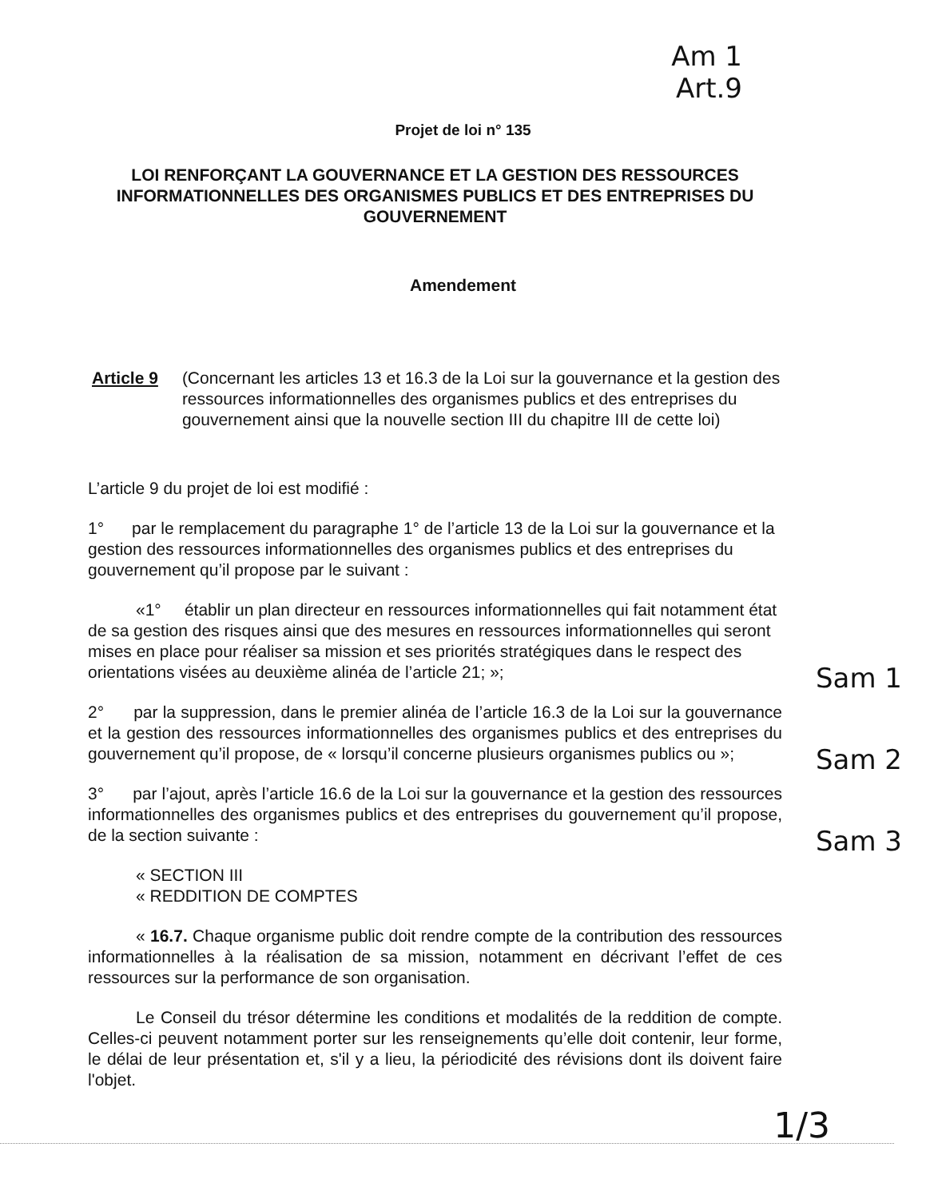Am 1
Art.9
Projet de loi n° 135
LOI RENFORÇANT LA GOUVERNANCE ET LA GESTION DES RESSOURCES INFORMATIONNELLES DES ORGANISMES PUBLICS ET DES ENTREPRISES DU GOUVERNEMENT
Amendement
Article 9 (Concernant les articles 13 et 16.3 de la Loi sur la gouvernance et la gestion des ressources informationnelles des organismes publics et des entreprises du gouvernement ainsi que la nouvelle section III du chapitre III de cette loi)
L’article 9 du projet de loi est modifié :
1° par le remplacement du paragraphe 1° de l’article 13 de la Loi sur la gouvernance et la gestion des ressources informationnelles des organismes publics et des entreprises du gouvernement qu’il propose par le suivant :
«1° établir un plan directeur en ressources informationnelles qui fait notamment état de sa gestion des risques ainsi que des mesures en ressources informationnelles qui seront mises en place pour réaliser sa mission et ses priorités stratégiques dans le respect des orientations visées au deuxième alinéa de l’article 21; »; Sam 1
2° par la suppression, dans le premier alinéa de l’article 16.3 de la Loi sur la gouvernance et la gestion des ressources informationnelles des organismes publics et des entreprises du gouvernement qu’il propose, de « lorsqu’il concerne plusieurs organismes publics ou »; Sam 2
3° par l’ajout, après l’article 16.6 de la Loi sur la gouvernance et la gestion des ressources informationnelles des organismes publics et des entreprises du gouvernement qu’il propose, de la section suivante : Sam 3
« SECTION III
« REDDITION DE COMPTES
« 16.7. Chaque organisme public doit rendre compte de la contribution des ressources informationnelles à la réalisation de sa mission, notamment en décrivant l’effet de ces ressources sur la performance de son organisation.
Le Conseil du trésor détermine les conditions et modalités de la reddition de compte. Celles-ci peuvent notamment porter sur les renseignements qu’elle doit contenir, leur forme, le délai de leur présentation et, s'il y a lieu, la périodicité des révisions dont ils doivent faire l'objet.
1/3